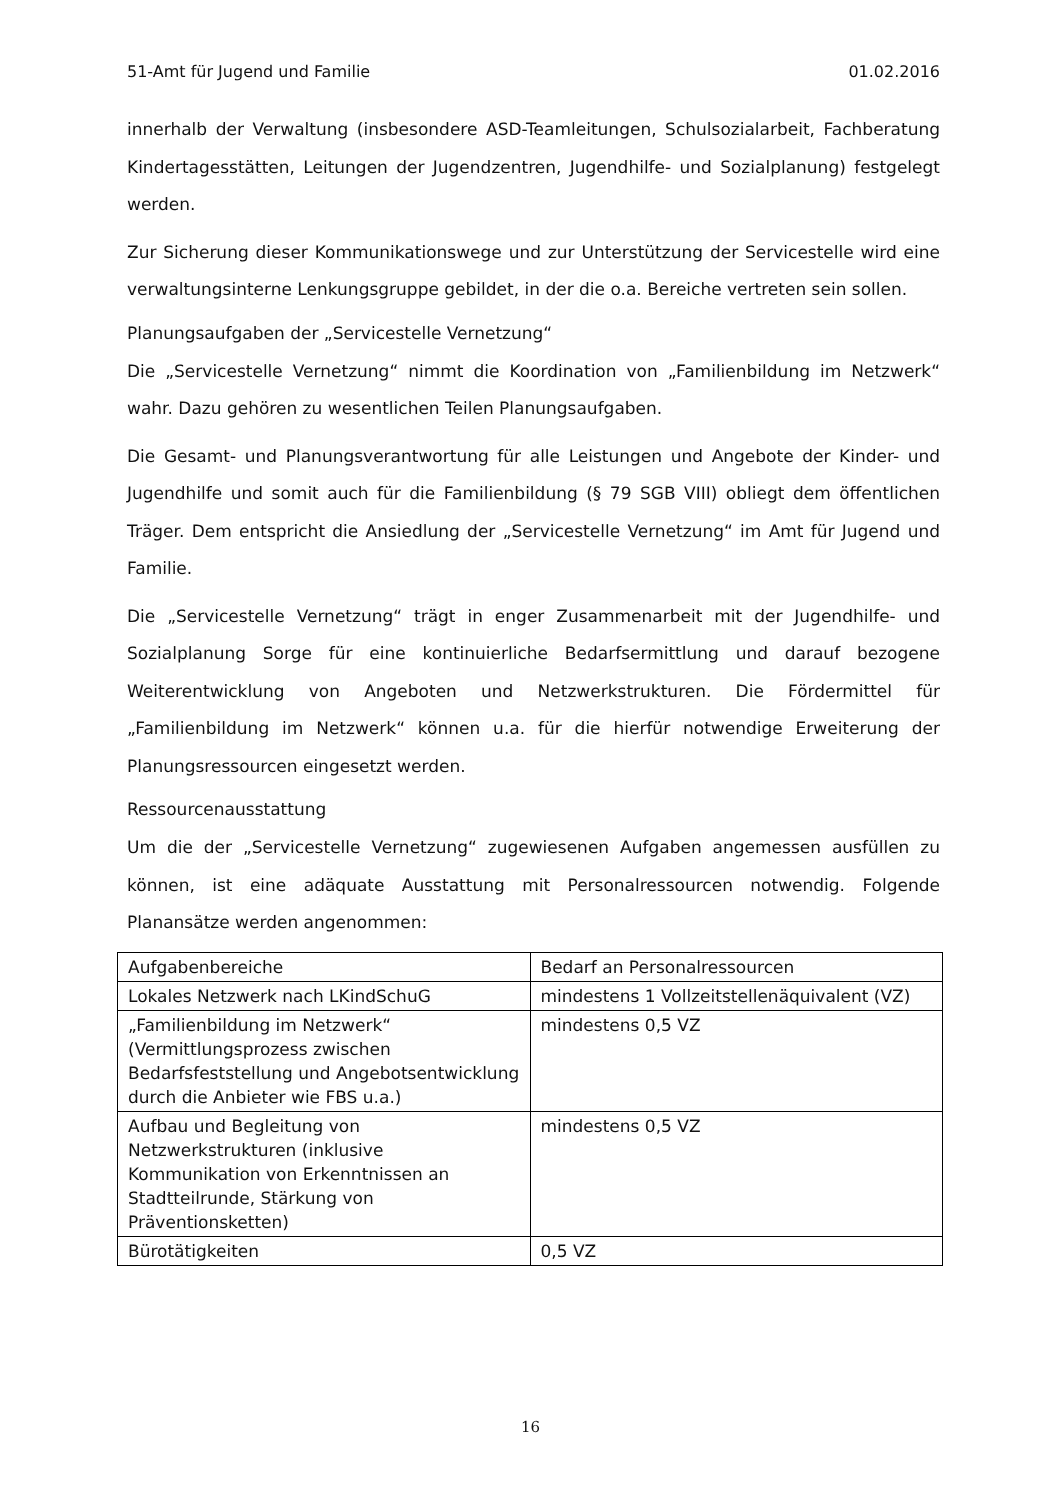51-Amt für Jugend und Familie 01.02.2016
innerhalb der Verwaltung (insbesondere ASD-Teamleitungen, Schulsozialarbeit, Fachberatung Kindertagesstätten, Leitungen der Jugendzentren, Jugendhilfe- und Sozialplanung) festgelegt werden.
Zur Sicherung dieser Kommunikationswege und zur Unterstützung der Servicestelle wird eine verwaltungsinterne Lenkungsgruppe gebildet, in der die o.a. Bereiche vertreten sein sollen.
Planungsaufgaben der „Servicestelle Vernetzung“
Die „Servicestelle Vernetzung“ nimmt die Koordination von „Familienbildung im Netzwerk“ wahr. Dazu gehören zu wesentlichen Teilen Planungsaufgaben.
Die Gesamt- und Planungsverantwortung für alle Leistungen und Angebote der Kinder- und Jugendhilfe und somit auch für die Familienbildung (§ 79 SGB VIII) obliegt dem öffentlichen Träger. Dem entspricht die Ansiedlung der „Servicestelle Vernetzung“ im Amt für Jugend und Familie.
Die „Servicestelle Vernetzung“ trägt in enger Zusammenarbeit mit der Jugendhilfe- und Sozialplanung Sorge für eine kontinuierliche Bedarfsermittlung und darauf bezogene Weiterentwicklung von Angeboten und Netzwerkstrukturen. Die Fördermittel für „Familienbildung im Netzwerk“ können u.a. für die hierfür notwendige Erweiterung der Planungsressourcen eingesetzt werden.
Ressourcenausstattung
Um die der „Servicestelle Vernetzung“ zugewiesenen Aufgaben angemessen ausfüllen zu können, ist eine adäquate Ausstattung mit Personalressourcen notwendig. Folgende Planansätze werden angenommen:
| Aufgabenbereiche | Bedarf an Personalressourcen |
| --- | --- |
| Lokales Netzwerk nach LKindSchuG | mindestens 1 Vollzeitstellenäquivalent (VZ) |
| „Familienbildung im Netzwerk“ (Vermittlungsprozess zwischen Bedarfsfeststellung und Angebotsentwicklung durch die Anbieter wie FBS u.a.) | mindestens 0,5 VZ |
| Aufbau und Begleitung von Netzwerkstrukturen (inklusive Kommunikation von Erkenntnissen an Stadtteilrunde, Stärkung von Präventionsketten) | mindestens 0,5 VZ |
| Bürotätigkeiten | 0,5 VZ |
16